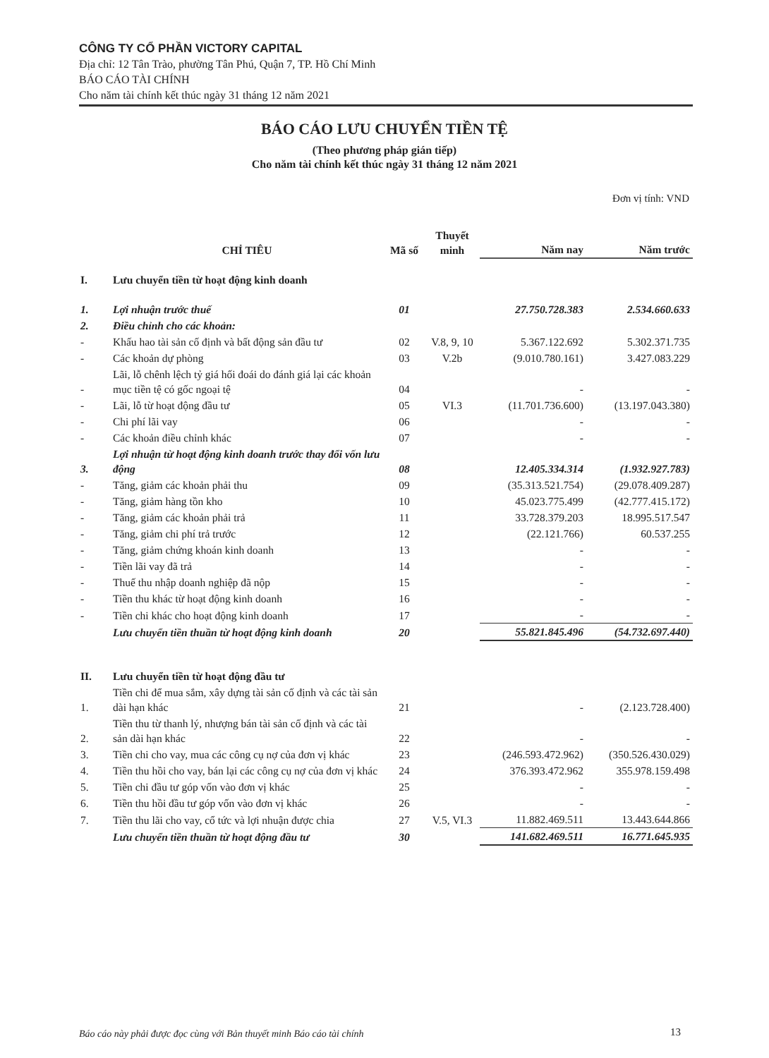CÔNG TY CỔ PHẦN VICTORY CAPITAL
Địa chỉ: 12 Tân Trào, phường Tân Phú, Quận 7, TP. Hồ Chí Minh
BÁO CÁO TÀI CHÍNH
Cho năm tài chính kết thúc ngày 31 tháng 12 năm 2021
BÁO CÁO LƯU CHUYỂN TIỀN TỆ
(Theo phương pháp gián tiếp)
Cho năm tài chính kết thúc ngày 31 tháng 12 năm 2021
Đơn vị tính: VND
| | CHỈ TIÊU | Mã số | Thuyết minh | Năm nay | Năm trước |
| --- | --- | --- | --- | --- | --- |
| I. | Lưu chuyển tiền từ hoạt động kinh doanh | | | | |
| 1. | Lợi nhuận trước thuế | 01 | | 27.750.728.383 | 2.534.660.633 |
| 2. | Điều chỉnh cho các khoản: | | | | |
| - | Khấu hao tài sản cố định và bất động sản đầu tư | 02 | V.8, 9, 10 | 5.367.122.692 | 5.302.371.735 |
| - | Các khoản dự phòng | 03 | V.2b | (9.010.780.161) | 3.427.083.229 |
| - | Lãi, lỗ chênh lệch tỷ giá hối đoái do đánh giá lại các khoản mục tiền tệ có gốc ngoại tệ | 04 | | - | - |
| - | Lãi, lỗ từ hoạt động đầu tư | 05 | VI.3 | (11.701.736.600) | (13.197.043.380) |
| - | Chi phí lãi vay | 06 | | - | - |
| - | Các khoản điều chỉnh khác | 07 | | - | - |
| 3. | Lợi nhuận từ hoạt động kinh doanh trước thay đổi vốn lưu động | 08 | | 12.405.334.314 | (1.932.927.783) |
| - | Tăng, giảm các khoản phải thu | 09 | | (35.313.521.754) | (29.078.409.287) |
| - | Tăng, giảm hàng tồn kho | 10 | | 45.023.775.499 | (42.777.415.172) |
| - | Tăng, giảm các khoản phải trả | 11 | | 33.728.379.203 | 18.995.517.547 |
| - | Tăng, giảm chi phí trả trước | 12 | | (22.121.766) | 60.537.255 |
| - | Tăng, giảm chứng khoán kinh doanh | 13 | | - | - |
| - | Tiền lãi vay đã trả | 14 | | - | - |
| - | Thuế thu nhập doanh nghiệp đã nộp | 15 | | - | - |
| - | Tiền thu khác từ hoạt động kinh doanh | 16 | | - | - |
| - | Tiền chi khác cho hoạt động kinh doanh | 17 | | - | - |
| | Lưu chuyển tiền thuần từ hoạt động kinh doanh | 20 | | 55.821.845.496 | (54.732.697.440) |
| II. | Lưu chuyển tiền từ hoạt động đầu tư | | | | |
| 1. | Tiền chi để mua sắm, xây dựng tài sản cố định và các tài sản dài hạn khác | 21 | | - | (2.123.728.400) |
| 2. | Tiền thu từ thanh lý, nhượng bán tài sản cố định và các tài sản dài hạn khác | 22 | | - | - |
| 3. | Tiền chi cho vay, mua các công cụ nợ của đơn vị khác | 23 | | (246.593.472.962) | (350.526.430.029) |
| 4. | Tiền thu hồi cho vay, bán lại các công cụ nợ của đơn vị khác | 24 | | 376.393.472.962 | 355.978.159.498 |
| 5. | Tiền chi đầu tư góp vốn vào đơn vị khác | 25 | | - | - |
| 6. | Tiền thu hồi đầu tư góp vốn vào đơn vị khác | 26 | | - | - |
| 7. | Tiền thu lãi cho vay, cổ tức và lợi nhuận được chia | 27 | V.5, VI.3 | 11.882.469.511 | 13.443.644.866 |
| | Lưu chuyển tiền thuần từ hoạt động đầu tư | 30 | | 141.682.469.511 | 16.771.645.935 |
Báo cáo này phải được đọc cùng với Bản thuyết minh Báo cáo tài chính
13